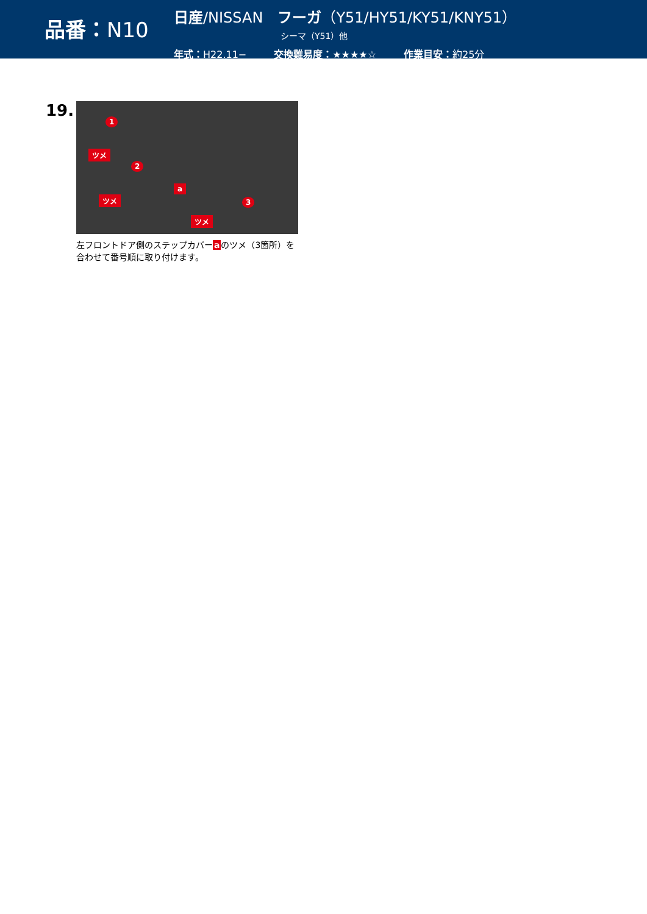品番：N10
日産/NISSAN　フーガ（Y51/HY51/KY51/KNY51）
シーマ（Y51）他
年式：H22.11− 交換難易度：★★★★☆ 作業目安：約25分
19.
ツメ
ツメ
ツメ
a
1
2
3
左フロントドア側のステップカバーaのツメ（3箇所）を合わせて番号順に取り付けます。